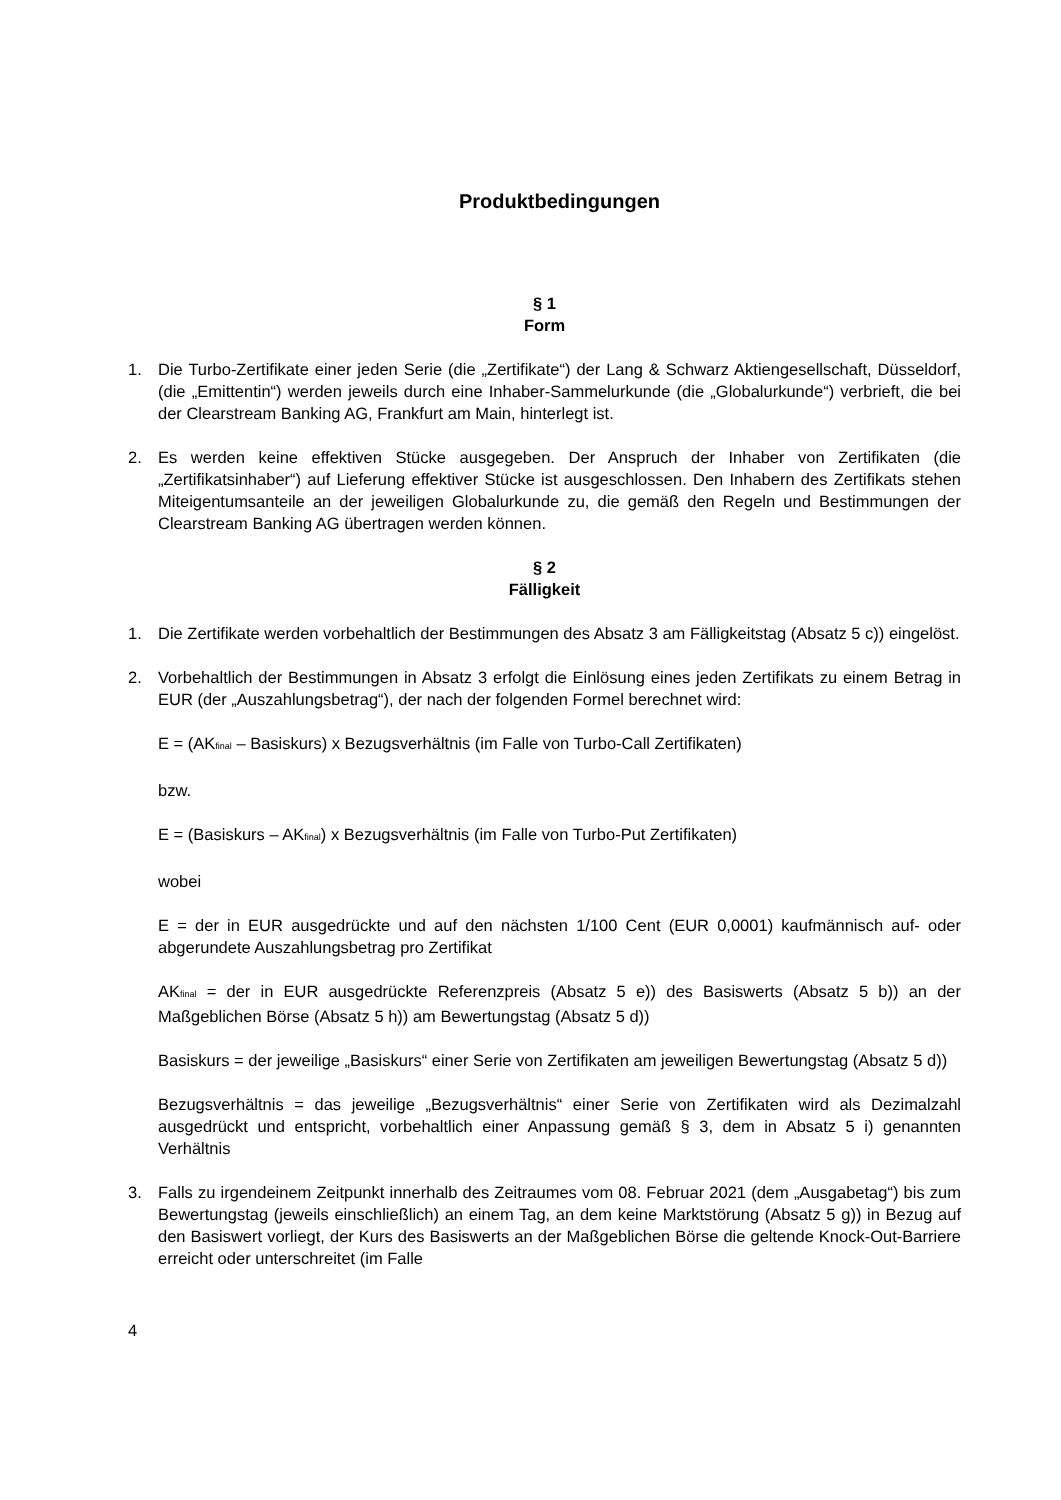Produktbedingungen
§ 1
Form
1. Die Turbo-Zertifikate einer jeden Serie (die „Zertifikate“) der Lang & Schwarz Aktiengesellschaft, Düsseldorf, (die „Emittentin“) werden jeweils durch eine Inhaber-Sammelurkunde (die „Globalurkunde“) verbrieft, die bei der Clearstream Banking AG, Frankfurt am Main, hinterlegt ist.
2. Es werden keine effektiven Stücke ausgegeben. Der Anspruch der Inhaber von Zertifikaten (die „Zertifikatsinhaber“) auf Lieferung effektiver Stücke ist ausgeschlossen. Den Inhabern des Zertifikats stehen Miteigentumsanteile an der jeweiligen Globalurkunde zu, die gemäß den Regeln und Bestimmungen der Clearstream Banking AG übertragen werden können.
§ 2
Fälligkeit
1. Die Zertifikate werden vorbehaltlich der Bestimmungen des Absatz 3 am Fälligkeitstag (Absatz 5 c)) eingelöst.
2. Vorbehaltlich der Bestimmungen in Absatz 3 erfolgt die Einlösung eines jeden Zertifikats zu einem Betrag in EUR (der „Auszahlungsbetrag“), der nach der folgenden Formel berechnet wird:
E = (AK<sub>final</sub> – Basiskurs) x Bezugsverhältnis (im Falle von Turbo-Call Zertifikaten)
bzw.
E = (Basiskurs – AK<sub>final</sub>) x Bezugsverhältnis (im Falle von Turbo-Put Zertifikaten)
wobei
E = der in EUR ausgedrückte und auf den nächsten 1/100 Cent (EUR 0,0001) kaufmännisch auf- oder abgerundete Auszahlungsbetrag pro Zertifikat
AK<sub>final</sub> = der in EUR ausgedrückte Referenzpreis (Absatz 5 e)) des Basiswerts (Absatz 5 b)) an der Maßgeblichen Börse (Absatz 5 h)) am Bewertungstag (Absatz 5 d))
Basiskurs = der jeweilige „Basiskurs“ einer Serie von Zertifikaten am jeweiligen Bewertungstag (Absatz 5 d))
Bezugsverhältnis = das jeweilige „Bezugsverhältnis“ einer Serie von Zertifikaten wird als Dezimalzahl ausgedrückt und entspricht, vorbehaltlich einer Anpassung gemäß § 3, dem in Absatz 5 i) genannten Verhältnis
3. Falls zu irgendeinem Zeitpunkt innerhalb des Zeitraumes vom 08. Februar 2021 (dem „Ausgabetag“) bis zum Bewertungstag (jeweils einschließlich) an einem Tag, an dem keine Marktstörung (Absatz 5 g)) in Bezug auf den Basiswert vorliegt, der Kurs des Basiswerts an der Maßgeblichen Börse die geltende Knock-Out-Barriere erreicht oder unterschreitet (im Falle
4